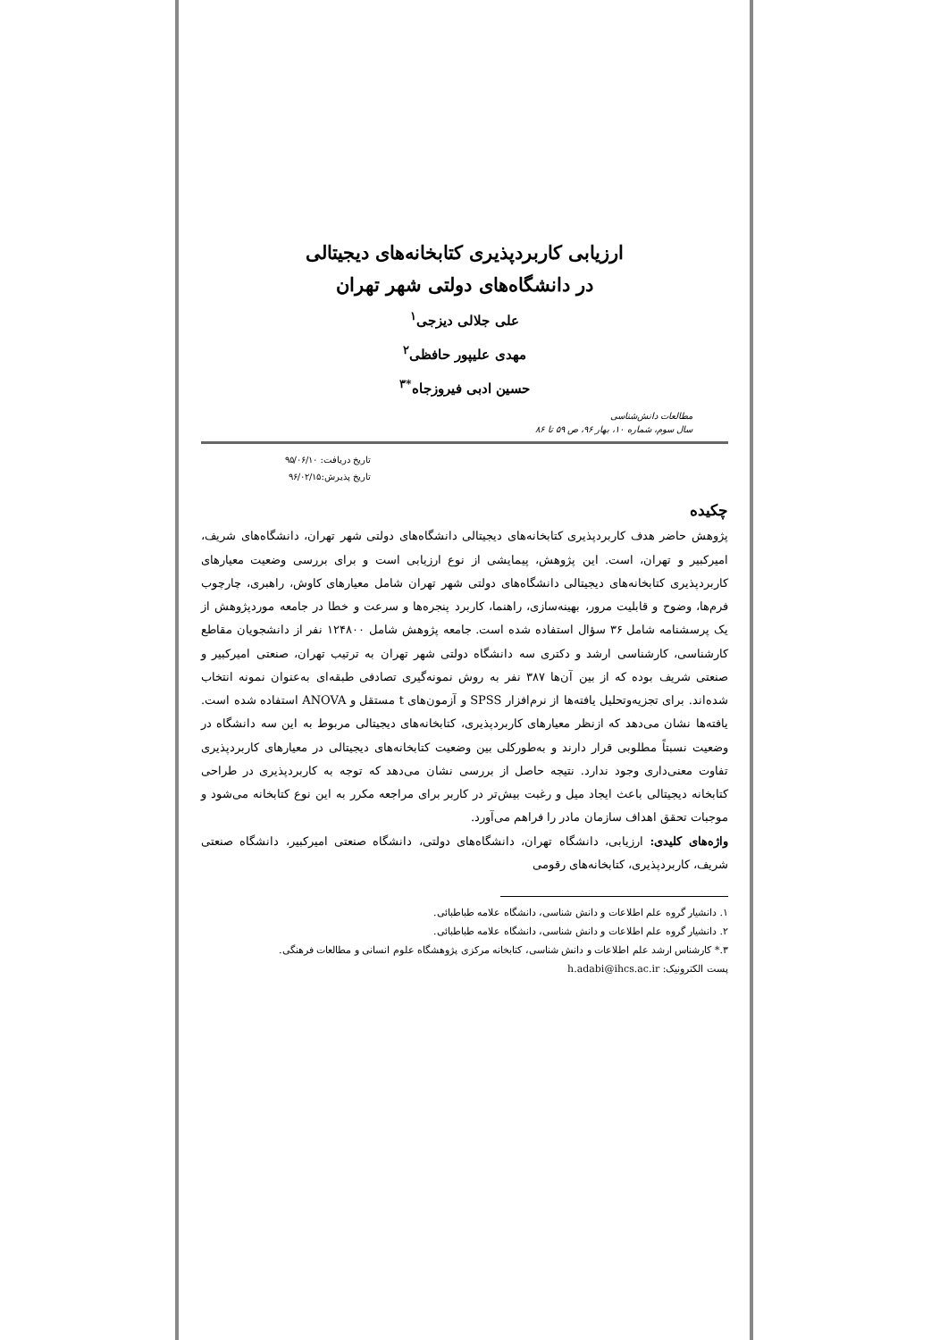ارزیابی کاربردپذیری کتابخانه‌های دیجیتالی
در دانشگاه‌های دولتی شهر تهران
علی جلالی دیزجی<sup>۱</sup>
مهدی علیپور حافظی<sup>۲</sup>
حسین ادبی فیروزجاه<sup>*۳</sup>
مطالعات دانش‌شناسی
سال سوم، شماره ۱۰، بهار ۹۶، ص ۵۹ تا ۸۶
تاریخ دریافت: ۹۵/۰۶/۱۰
تاریخ پذیرش:۹۶/۰۲/۱۵
چکیده
پژوهش حاضر هدف کاربردپذیری کتابخانه‌های دیجیتالی دانشگاه‌های دولتی شهر تهران، دانشگاه‌های شریف، امیرکبیر و تهران، است. این پژوهش، پیمایشی از نوع ارزیابی است و برای بررسی وضعیت معیارهای کاربردپذیری کتابخانه‌های دیجیتالی دانشگاه‌های دولتی شهر تهران شامل معیارهای کاوش، راهبری، چارچوب فرم‌ها، وضوح و قابلیت مرور، بهینه‌سازی، راهنما، کاربرد پنجره‌ها و سرعت و خطا در جامعه موردپژوهش از یک پرسشنامه شامل ۳۶ سؤال استفاده شده است. جامعه پژوهش شامل ۱۲۴۸۰۰ نفر از دانشجویان مقاطع کارشناسی، کارشناسی ارشد و دکتری سه دانشگاه دولتی شهر تهران به ترتیب تهران، صنعتی امیرکبیر و صنعتی شریف بوده که از بین آن‌ها ۳۸۷ نفر به روش نمونه‌گیری تصادفی طبقه‌ای به‌عنوان نمونه انتخاب شده‌اند. برای تجزیه‌وتحلیل یافته‌ها از نرم‌افزار SPSS و آزمون‌های t مستقل و ANOVA استفاده شده است. یافته‌ها نشان می‌دهد که ازنظر معیارهای کاربردپذیری، کتابخانه‌های دیجیتالی مربوط به این سه دانشگاه در وضعیت نسبتاً مطلوبی قرار دارند و به‌طورکلی بین وضعیت کتابخانه‌های دیجیتالی در معیارهای کاربردپذیری تفاوت معنی‌داری وجود ندارد. نتیجه حاصل از بررسی نشان می‌دهد که توجه به کاربردپذیری در طراحی کتابخانه دیجیتالی باعث ایجاد میل و رغبت بیش‌تر در کاربر برای مراجعه مکرر به این نوع کتابخانه می‌شود و موجبات تحقق اهداف سازمان مادر را فراهم می‌آورد.
واژه‌های کلیدی: ارزیابی، دانشگاه تهران، دانشگاه‌های دولتی، دانشگاه صنعتی امیرکبیر، دانشگاه صنعتی شریف، کاربردپذیری، کتابخانه‌های رقومی
۱. دانشیار گروه علم اطلاعات و دانش شناسی، دانشگاه علامه طباطبائی.
۲. دانشیار گروه علم اطلاعات و دانش شناسی، دانشگاه علامه طباطبائی.
۳.* کارشناس ارشد علم اطلاعات و دانش شناسی، کتابخانه مرکزی پژوهشگاه علوم انسانی و مطالعات فرهنگی.
پست الکترونیک: h.adabi@ihcs.ac.ir